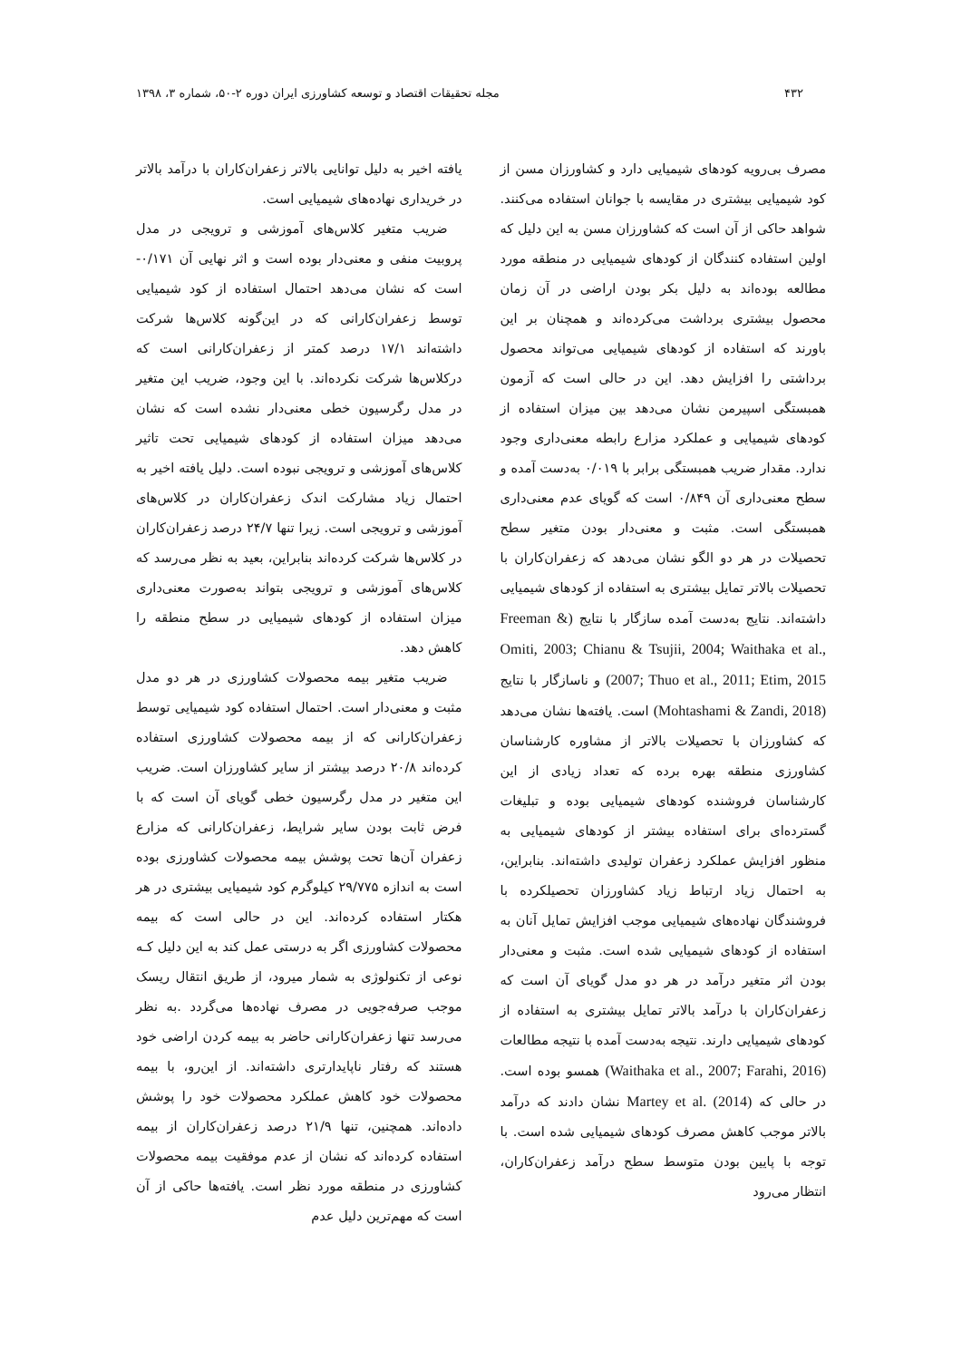۴۳۲ مجله تحقیقات اقتصاد و توسعه کشاورزی ایران دوره ۲-۵۰، شماره ۳، ۱۳۹۸
مصرف بی‌رویه کودهای شیمیایی دارد و کشاورزان مسن از کود شیمیایی بیشتری در مقایسه با جوانان استفاده می‌کنند. شواهد حاکی از آن است که کشاورزان مسن به این دلیل که اولین استفاده کنندگان از کودهای شیمیایی در منطقه مورد مطالعه بوده‌اند به دلیل بکر بودن اراضی در آن زمان محصول بیشتری برداشت می‌کرده‌اند و همچنان بر این باورند که استفاده از کودهای شیمیایی می‌تواند محصول برداشتی را افزایش دهد. این در حالی است که آزمون همبستگی اسپیرمن نشان می‌دهد بین میزان استفاده از کودهای شیمیایی و عملکرد مزارع رابطه معنی‌داری وجود ندارد. مقدار ضریب همبستگی برابر با ۰/۰۱۹ به‌دست آمده و سطح معنی‌داری آن ۰/۸۴۹ است که گویای عدم معنی‌داری همبستگی است. مثبت و معنی‌دار بودن متغیر سطح تحصیلات در هر دو الگو نشان می‌دهد که زعفران‌کاران با تحصیلات بالاتر تمایل بیشتری به استفاده از کودهای شیمیایی داشته‌اند. نتایج به‌دست آمده سازگار با نتایج (Freeman & Omiti, 2003; Chianu & Tsujii, 2004; Waithaka et al., 2007; Thuo et al., 2011; Etim, 2015) و ناسازگار با نتایج (Mohtashami & Zandi, 2018) است. یافته‌ها نشان می‌دهد که کشاورزان با تحصیلات بالاتر از مشاوره کارشناسان کشاورزی منطقه بهره برده که تعداد زیادی از این کارشناسان فروشنده کودهای شیمیایی بوده و تبلیغات گسترده‌ای برای استفاده بیشتر از کودهای شیمیایی به منظور افزایش عملکرد زعفران تولیدی داشته‌اند. بنابراین، به احتمال زیاد ارتباط زیاد کشاورزان تحصیلکرده با فروشندگان نهاده‌های شیمیایی موجب افزایش تمایل آنان به استفاده از کودهای شیمیایی شده است. مثبت و معنی‌دار بودن اثر متغیر درآمد در هر دو مدل گویای آن است که زعفران‌کاران با درآمد بالاتر تمایل بیشتری به استفاده از کودهای شیمیایی دارند. نتیجه به‌دست آمده با نتیجه مطالعات (Waithaka et al., 2007; Farahi, 2016) همسو بوده است. در حالی که Martey et al. (2014) نشان دادند که درآمد بالاتر موجب کاهش مصرف کودهای شیمیایی شده است. با توجه با پایین بودن متوسط سطح درآمد زعفران‌کاران، انتظار می‌رود
یافته اخیر به دلیل توانایی بالاتر زعفران‌کاران با درآمد بالاتر در خریداری نهاده‌های شیمیایی است.
ضریب متغیر کلاس‌های آموزشی و ترویجی در مدل پروبیت منفی و معنی‌دار بوده است و اثر نهایی آن ۰/۱۷۱- است که نشان می‌دهد احتمال استفاده از کود شیمیایی توسط زعفران‌کارانی که در این‌گونه کلاس‌ها شرکت داشته‌اند ۱۷/۱ درصد کمتر از زعفران‌کارانی است که درکلاس‌ها شرکت نکرده‌اند. با این وجود، ضریب این متغیر در مدل رگرسیون خطی معنی‌دار نشده است که نشان می‌دهد میزان استفاده از کودهای شیمیایی تحت تاثیر کلاس‌های آموزشی و ترویجی نبوده است. دلیل یافته اخیر به احتمال زیاد مشارکت اندک زعفران‌کاران در کلاس‌های آموزشی و ترویجی است. زیرا تنها ۲۴/۷ درصد زعفران‌کاران در کلاس‌ها شرکت کرده‌اند بنابراین، بعید به نظر می‌رسد که کلاس‌های آموزشی و ترویجی بتواند به‌صورت معنی‌داری میزان استفاده از کودهای شیمیایی در سطح منطقه را کاهش دهد.
ضریب متغیر بیمه محصولات کشاورزی در هر دو مدل مثبت و معنی‌دار است. احتمال استفاده کود شیمیایی توسط زعفران‌کارانی که از بیمه محصولات کشاورزی استفاده کرده‌اند ۲۰/۸ درصد بیشتر از سایر کشاورزان است. ضریب این متغیر در مدل رگرسیون خطی گویای آن است که با فرض ثابت بودن سایر شرایط، زعفران‌کارانی که مزارع زعفران آن‌ها تحت پوشش بیمه محصولات کشاورزی بوده است به اندازه ۲۹/۷۷۵ کیلوگرم کود شیمیایی بیشتری در هر هکتار استفاده کرده‌اند. این در حالی است که بیمه محصولات کشاورزی اگر به درستی عمل کند به این دلیل کـه نوعی از تکنولوژی به شمار میرود، از طریق انتقال ریسک موجب صرفه‌جویی در مصرف نهاده‌ها می‌گردد .به نظر می‌رسد تنها زعفران‌کارانی حاضر به بیمه کردن اراضی خود هستند که رفتار ناپایدارتری داشته‌اند. از این‌رو، با بیمه محصولات خود کاهش عملکرد محصولات خود را پوشش داده‌اند. همچنین، تنها ۲۱/۹ درصد زعفران‌کاران از بیمه استفاده کرده‌اند که نشان از عدم موفقیت بیمه محصولات کشاورزی در منطقه مورد نظر است. یافته‌ها حاکی از آن است که مهم‌ترین دلیل عدم